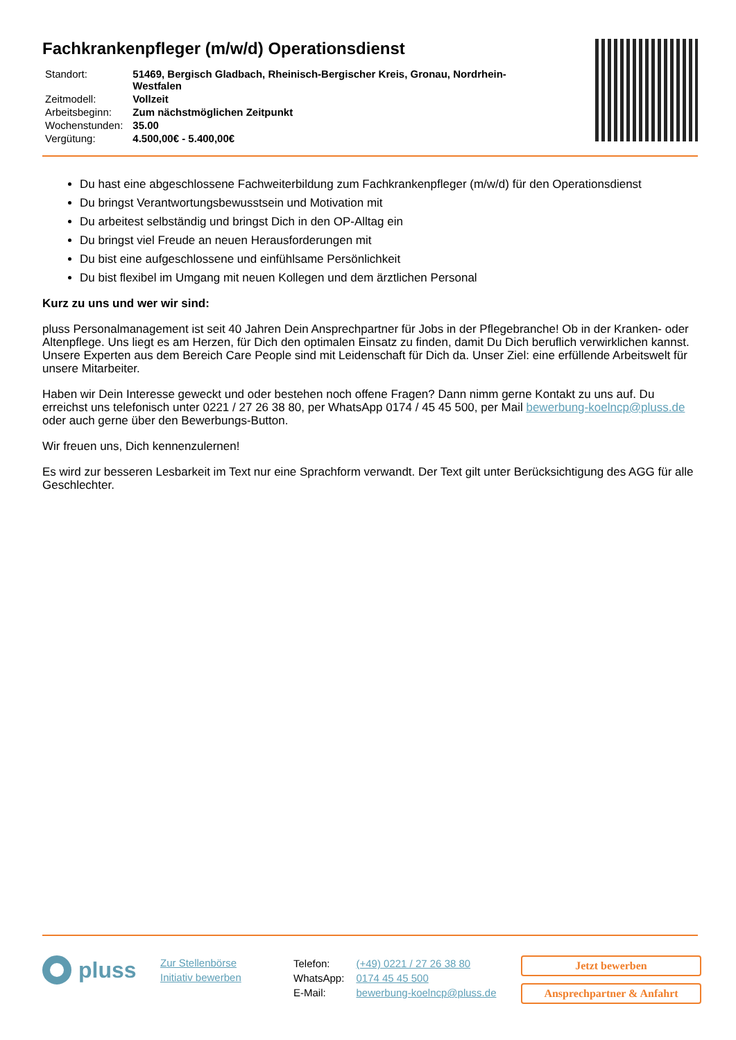Fachkrankenpfleger (m/w/d) Operationsdienst
| Standort: | 51469, Bergisch Gladbach, Rheinisch-Bergischer Kreis, Gronau, Nordrhein- Westfalen |
| Zeitmodell: | Vollzeit |
| Arbeitsbeginn: | Zum nächstmöglichen Zeitpunkt |
| Wochenstunden: | 35.00 |
| Vergütung: | 4.500,00€ - 5.400,00€ |
Du hast eine abgeschlossene Fachweiterbildung zum Fachkrankenpfleger (m/w/d) für den Operationsdienst
Du bringst Verantwortungsbewusstsein und Motivation mit
Du arbeitest selbständig und bringst Dich in den OP-Alltag ein
Du bringst viel Freude an neuen Herausforderungen mit
Du bist eine aufgeschlossene und einfühlsame Persönlichkeit
Du bist flexibel im Umgang mit neuen Kollegen und dem ärztlichen Personal
Kurz zu uns und wer wir sind:
pluss Personalmanagement ist seit 40 Jahren Dein Ansprechpartner für Jobs in der Pflegebranche! Ob in der Kranken- oder Altenpflege. Uns liegt es am Herzen, für Dich den optimalen Einsatz zu finden, damit Du Dich beruflich verwirklichen kannst. Unsere Experten aus dem Bereich Care People sind mit Leidenschaft für Dich da. Unser Ziel: eine erfüllende Arbeitswelt für unsere Mitarbeiter.
Haben wir Dein Interesse geweckt und oder bestehen noch offene Fragen? Dann nimm gerne Kontakt zu uns auf. Du erreichst uns telefonisch unter 0221 / 27 26 38 80, per WhatsApp 0174 / 45 45 500, per Mail bewerbung-koelncp@pluss.de oder auch gerne über den Bewerbungs-Button.
Wir freuen uns, Dich kennenzulernen!
Es wird zur besseren Lesbarkeit im Text nur eine Sprachform verwandt. Der Text gilt unter Berücksichtigung des AGG für alle Geschlechter.
pluss
Zur Stellenbörse
Initiativ bewerben
| Telefon: | (+49) 0221 / 27 26 38 80 |
| WhatsApp: | 0174 45 45 500 |
| E-Mail: | bewerbung-koelncp@pluss.de |
Jetzt bewerben
Ansprechpartner & Anfahrt